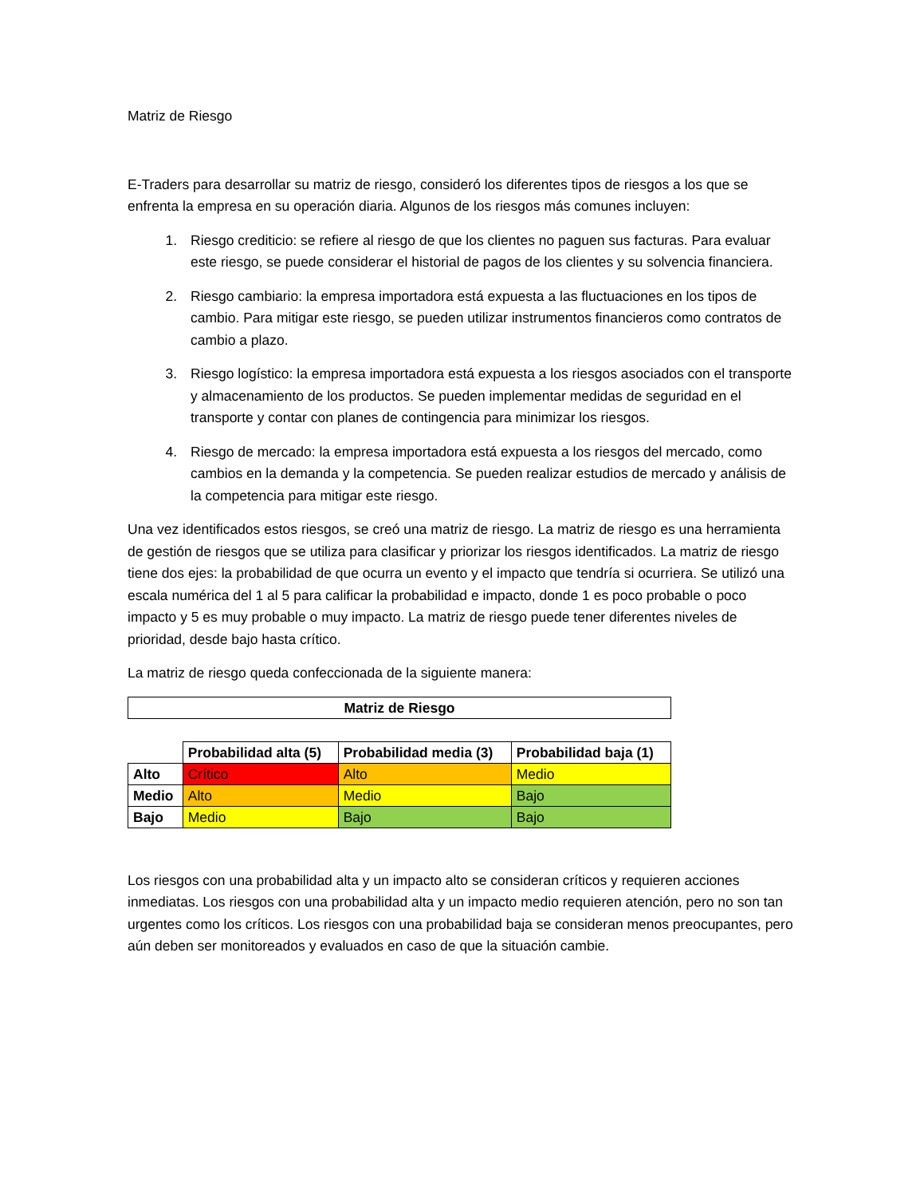Matriz de Riesgo
E-Traders para desarrollar su matriz de riesgo, consideró los diferentes tipos de riesgos a los que se enfrenta la empresa en su operación diaria. Algunos de los riesgos más comunes incluyen:
1. Riesgo crediticio: se refiere al riesgo de que los clientes no paguen sus facturas. Para evaluar este riesgo, se puede considerar el historial de pagos de los clientes y su solvencia financiera.
2. Riesgo cambiario: la empresa importadora está expuesta a las fluctuaciones en los tipos de cambio. Para mitigar este riesgo, se pueden utilizar instrumentos financieros como contratos de cambio a plazo.
3. Riesgo logístico: la empresa importadora está expuesta a los riesgos asociados con el transporte y almacenamiento de los productos. Se pueden implementar medidas de seguridad en el transporte y contar con planes de contingencia para minimizar los riesgos.
4. Riesgo de mercado: la empresa importadora está expuesta a los riesgos del mercado, como cambios en la demanda y la competencia. Se pueden realizar estudios de mercado y análisis de la competencia para mitigar este riesgo.
Una vez identificados estos riesgos, se creó una matriz de riesgo. La matriz de riesgo es una herramienta de gestión de riesgos que se utiliza para clasificar y priorizar los riesgos identificados. La matriz de riesgo tiene dos ejes: la probabilidad de que ocurra un evento y el impacto que tendría si ocurriera. Se utilizó una escala numérica del 1 al 5 para calificar la probabilidad e impacto, donde 1 es poco probable o poco impacto y 5 es muy probable o muy impacto. La matriz de riesgo puede tener diferentes niveles de prioridad, desde bajo hasta crítico.
La matriz de riesgo queda confeccionada de la siguiente manera:
| Matriz de Riesgo |
| --- |
| | Probabilidad alta (5) | Probabilidad media (3) | Probabilidad baja (1) |
| --- | --- | --- | --- |
| Alto | Crítico | Alto | Medio |
| Medio | Alto | Medio | Bajo |
| Bajo | Medio | Bajo | Bajo |
Los riesgos con una probabilidad alta y un impacto alto se consideran críticos y requieren acciones inmediatas. Los riesgos con una probabilidad alta y un impacto medio requieren atención, pero no son tan urgentes como los críticos. Los riesgos con una probabilidad baja se consideran menos preocupantes, pero aún deben ser monitoreados y evaluados en caso de que la situación cambie.